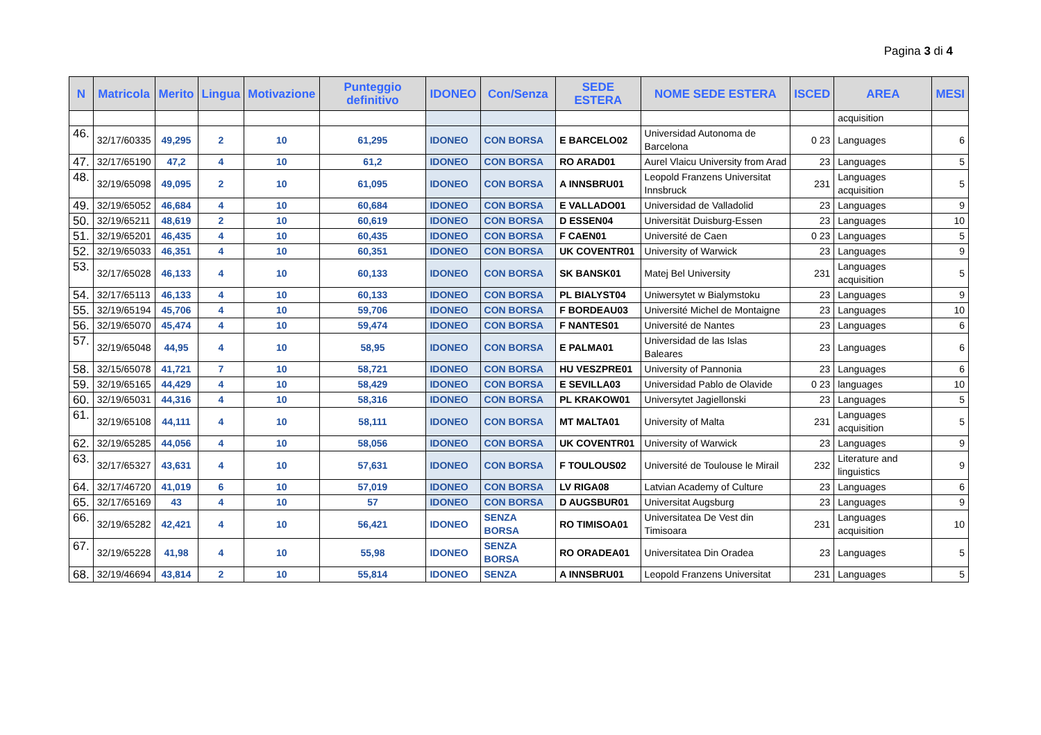Pagina 3 di 4
| N | Matricola | Merito | Lingua | Motivazione | Punteggio definitivo | IDONEO | Con/Senza | SEDE ESTERA | NOME SEDE ESTERA | ISCED | AREA | MESI |
| --- | --- | --- | --- | --- | --- | --- | --- | --- | --- | --- | --- | --- |
| | | | | | | | | | | | acquisition | |
| 46. | 32/17/60335 | 49,295 | 2 | 10 | 61,295 | IDONEO | CON BORSA | E BARCELO02 | Universidad Autonoma de Barcelona | 0 23 | Languages | 6 |
| 47. | 32/17/65190 | 47,2 | 4 | 10 | 61,2 | IDONEO | CON BORSA | RO ARAD01 | Aurel Vlaicu University from Arad | 23 | Languages | 5 |
| 48. | 32/19/65098 | 49,095 | 2 | 10 | 61,095 | IDONEO | CON BORSA | A INNSBRU01 | Leopold Franzens Universitat Innsbruck | 231 | Languages acquisition | 5 |
| 49. | 32/19/65052 | 46,684 | 4 | 10 | 60,684 | IDONEO | CON BORSA | E VALLADO01 | Universidad de Valladolid | 23 | Languages | 9 |
| 50. | 32/19/65211 | 48,619 | 2 | 10 | 60,619 | IDONEO | CON BORSA | D ESSEN04 | Universität Duisburg-Essen | 23 | Languages | 10 |
| 51. | 32/19/65201 | 46,435 | 4 | 10 | 60,435 | IDONEO | CON BORSA | F CAEN01 | Université de Caen | 0 23 | Languages | 5 |
| 52. | 32/19/65033 | 46,351 | 4 | 10 | 60,351 | IDONEO | CON BORSA | UK COVENTR01 | University of Warwick | 23 | Languages | 9 |
| 53. | 32/17/65028 | 46,133 | 4 | 10 | 60,133 | IDONEO | CON BORSA | SK BANSK01 | Matej Bel University | 231 | Languages acquisition | 5 |
| 54. | 32/17/65113 | 46,133 | 4 | 10 | 60,133 | IDONEO | CON BORSA | PL BIALYST04 | Uniwersytet w Bialymstoku | 23 | Languages | 9 |
| 55. | 32/19/65194 | 45,706 | 4 | 10 | 59,706 | IDONEO | CON BORSA | F BORDEAU03 | Université Michel de Montaigne | 23 | Languages | 10 |
| 56. | 32/19/65070 | 45,474 | 4 | 10 | 59,474 | IDONEO | CON BORSA | F NANTES01 | Université de Nantes | 23 | Languages | 6 |
| 57. | 32/19/65048 | 44,95 | 4 | 10 | 58,95 | IDONEO | CON BORSA | E PALMA01 | Universidad de las Islas Baleares | 23 | Languages | 6 |
| 58. | 32/15/65078 | 41,721 | 7 | 10 | 58,721 | IDONEO | CON BORSA | HU VESZPRE01 | University of Pannonia | 23 | Languages | 6 |
| 59. | 32/19/65165 | 44,429 | 4 | 10 | 58,429 | IDONEO | CON BORSA | E SEVILLA03 | Universidad Pablo de Olavide | 0 23 | languages | 10 |
| 60. | 32/19/65031 | 44,316 | 4 | 10 | 58,316 | IDONEO | CON BORSA | PL KRAKOW01 | Universytet Jagiellonski | 23 | Languages | 5 |
| 61. | 32/19/65108 | 44,111 | 4 | 10 | 58,111 | IDONEO | CON BORSA | MT MALTA01 | University of Malta | 231 | Languages acquisition | 5 |
| 62. | 32/19/65285 | 44,056 | 4 | 10 | 58,056 | IDONEO | CON BORSA | UK COVENTR01 | University of Warwick | 23 | Languages | 9 |
| 63. | 32/17/65327 | 43,631 | 4 | 10 | 57,631 | IDONEO | CON BORSA | F TOULOUS02 | Université de Toulouse le Mirail | 232 | Literature and linguistics | 9 |
| 64. | 32/17/46720 | 41,019 | 6 | 10 | 57,019 | IDONEO | CON BORSA | LV RIGA08 | Latvian Academy of Culture | 23 | Languages | 6 |
| 65. | 32/17/65169 | 43 | 4 | 10 | 57 | IDONEO | CON BORSA | D AUGSBUR01 | Universitat Augsburg | 23 | Languages | 9 |
| 66. | 32/19/65282 | 42,421 | 4 | 10 | 56,421 | IDONEO | SENZA BORSA | RO TIMISOA01 | Universitatea De Vest din Timisoara | 231 | Languages acquisition | 10 |
| 67. | 32/19/65228 | 41,98 | 4 | 10 | 55,98 | IDONEO | SENZA BORSA | RO ORADEA01 | Universitatea Din Oradea | 23 | Languages | 5 |
| 68. | 32/19/46694 | 43,814 | 2 | 10 | 55,814 | IDONEO | SENZA | A INNSBRU01 | Leopold Franzens Universitat | 231 | Languages | 5 |